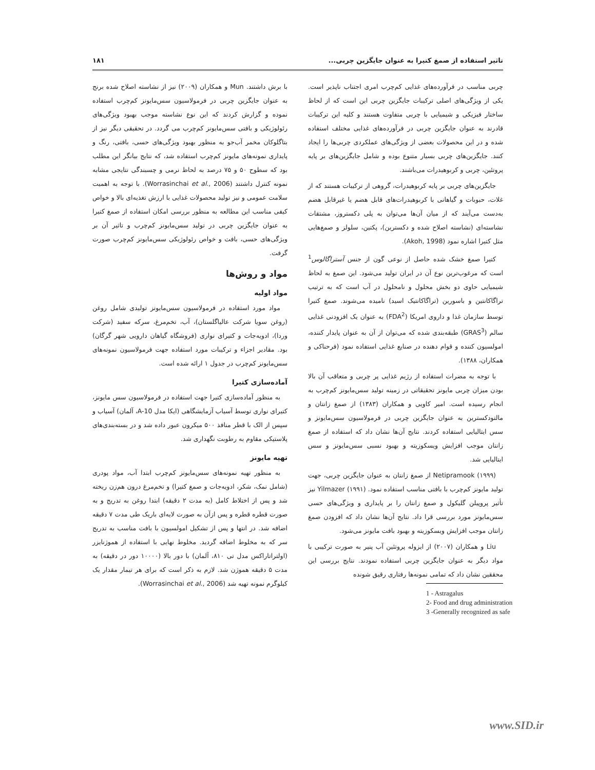تاثیر استفاده از صمغ کتیرا به عنوان جایگزین چربی... ۱۸۱
چربی مناسب در فرآورده‌های غذایی کم‌چرب امری اجتناب ناپذیر است. یکی از ویژگی‌های اصلی ترکیبات جایگزین چربی این است که از لحاظ ساختار فیزیکی و شیمیایی با چربی متفاوت هستند و کلیه این ترکیبات قادرند به عنوان جایگزین چربی در فرآورده‌های غذایی مختلف استفاده شده و در این محصولات بعضی از ویژگی‌های عملکردی چربی‌ها را ایجاد کنند. جایگزین‌های چربی بسیار متنوع بوده و شامل جایگزین‌های بر پایه پروتئین، چربی و کربوهیدرات می‌باشند.
جایگزین‌های چربی بر پایه کربوهیدرات، گروهی از ترکیبات هستند که از غلات، حبوبات و گیاهانی با کربوهیدرات‌های قابل هضم یا غیرقابل هضم به‌دست می‌آیند که از میان آن‌ها می‌توان به پلی دکستروز، مشتقات نشاسته‌ای (نشاسته اصلاح شده و دکسترین)، پکتین، سلولز و صمغ‌هایی مثل کتیرا اشاره نمود (Akoh, 1998).
کتیرا صمغ خشک شده حاصل از نوعی گون از جنس آستراگالوس<sup>1</sup> است که مرغوب‌ترین نوع آن در ایران تولید می‌شود. این صمغ به لحاظ شیمیایی حاوی دو بخش محلول و نامحلول در آب است که به ترتیب تراگاکانتین و باسورین (تراگاکانتیک اسید) نامیده می‌شوند. صمغ کتیرا توسط سازمان غذا و داروی امریکا (FDA<sup>2</sup>) به عنوان یک افزودنی غذایی سالم (GRAS<sup>3</sup>) طبقه‌بندی شده که می‌توان از آن به عنوان پایدار کننده، امولسیون کننده و قوام دهنده در صنایع غذایی استفاده نمود (فرحناکی و همکاران، ۱۳۸۸).
با توجه به مضرات استفاده از رژیم غذایی پر چربی و متعاقب آن بالا بودن میزان چربی مایونز تحقیقاتی در زمینه تولید سس‌مایونز کم‌چرب به انجام رسیده است. امیر کاویی و همکاران (۱۳۸۳) از صمغ زانتان و مالتودکسترین به عنوان جایگزین چربی در فرمولاسیون سس‌مایونز و سس ایتالیایی استفاده کردند. نتایج آن‌ها نشان داد که استفاده از صمغ زانتان موجب افزایش ویسکوزیته و بهبود نسبی سس‌مایونز و سس ایتالیایی شد.
Netipramook (۱۹۹۹) از صمغ زانتان به عنوان جایگزین چربی، جهت تولید مایونز کم‌چرب با بافتی مناسب استفاده نمود. Yilmazer (۱۹۹۱) نیز تأثیر پروپیلن گلیکول و صمغ زانتان را بر پایداری و ویژگی‌های حسی سس‌مایونز مورد بررسی قرا داد. نتایج آن‌ها نشان داد که افزودن صمغ زانتان موجب افزایش ویسکوزیته و بهبود بافت مایونز می‌شود.
Liu و همکاران (۲۰۰۷) از ایزوله پروتئین آب پنیر به صورت ترکیبی با مواد دیگر به عنوان جایگزین چربی استفاده نمودند. نتایج بررسی این محققین نشان داد که تمامی نمونه‌ها رفتاری رقیق شونده
1 - Astragalus
2- Food and drug administration
3 -Generally recognized as safe
با برش داشتند. Mun و همکاران (۲۰۰۹) نیز از نشاسته اصلاح شده برنج به عنوان جایگزین چربی در فرمولاسیون سس‌مایونز کم‌چرب استفاده نموده و گزارش کردند که این نوع نشاسته موجب بهبود ویژگی‌های رئولوژیکی و بافتی سس‌مایونز کم‌چرب می گردد. در تحقیقی دیگر نیز از بتاگلوکان مخمر آب‌جو به منظور بهبود ویژگی‌های حسی، بافتی، رنگ و پایداری نمونه‌های مایونز کم‌چرب استفاده شد، که نتایج بیانگر این مطلب بود که سطوح ۵۰ و ۷۵ درصد به لحاظ نرمی و چسبندگی نتایجی مشابه نمونه کنترل داشتند (Worrasinchai et al., 2006). با توجه به اهمیت سلامت عمومی و نیز تولید محصولات غذایی با ارزش تغذیه‌ای بالا و خواص کیفی مناسب این مطالعه به منظور بررسی امکان استفاده از صمغ کتیرا به عنوان جایگزین چربی در تولید سس‌مایونز کم‌چرب و تاثیر آن بر ویژگی‌های حسی، بافت و خواص رئولوژیکی سس‌مایونز کم‌چرب صورت گرفت.
مواد و روش‌ها
مواد اولیه
مواد مورد استفاده در فرمولاسیون سس‌مایونز تولیدی شامل روغن (روغن سویا شرکت عالیاگلستان)، آب، تخم‌مرغ، سرکه سفید (شرکت وردا)، ادویه‌جات و کتیرای نواری (فروشگاه گیاهان دارویی شهر گرگان) بود. مقادیر اجزاء و ترکیبات مورد استفاده جهت فرمولاسیون نمونه‌های سس‌مایونز کم‌چرب در جدول ۱ ارائه شده است.
آماده‌سازی کتیرا
به منظور آماده‌سازی کتیرا جهت استفاده در فرمولاسیون سس مایونز، کتیرای نواری توسط آسیاب آزمایشگاهی (ایکا مدل A-10، آلمان) آسیاب و سپس از الک با قطر منافذ ۵۰۰ میکرون عبور داده شد و در بسته‌بندی‌های پلاستیکی مقاوم به رطوبت نگهداری شد.
تهیه مایونز
به منظور تهیه نمونه‌های سس‌مایونز کم‌چرب ابتدا آب، مواد پودری (شامل نمک، شکر، ادویه‌جات و صمغ کتیرا) و تخم‌مرغ درون هم‌زن ریخته شد و پس از اختلاط کامل (به مدت ۲ دقیقه) ابتدا روغن به تدریج و به صورت قطره قطره و پس ازآن به صورت لایه‌ای باریک طی مدت ۷ دقیقه اضافه شد. در انتها و پس از تشکیل امولسیون با بافت مناسب به تدریج سر که به مخلوط اضافه گردید. مخلوط نهایی با استفاده از هموژنایزر (اولتراتاراکس مدل تی ۸۱۰، آلمان) با دور بالا (۱۰۰۰۰ دور در دقیقه) به مدت ۵ دقیقه هموژن شد. لازم به ذکر است که برای هر تیمار مقدار یک کیلوگرم نمونه تهیه شد (Worrasinchai et al., 2006).
www.SID.ir